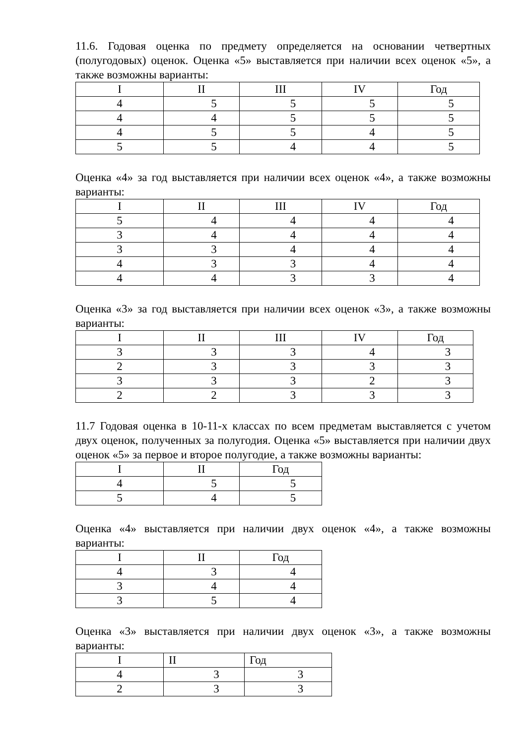11.6. Годовая оценка по предмету определяется на основании четвертных (полугодовых) оценок. Оценка «5» выставляется при наличии всех оценок «5», а также возможны варианты:
| I | II | III | IV | Год |
| 4 | 5 | 5 | 5 | 5 |
| 4 | 4 | 5 | 5 | 5 |
| 4 | 5 | 5 | 4 | 5 |
| 5 | 5 | 4 | 4 | 5 |
Оценка «4» за год выставляется при наличии всех оценок «4», а также возможны варианты:
| I | II | III | IV | Год |
| 5 | 4 | 4 | 4 | 4 |
| 3 | 4 | 4 | 4 | 4 |
| 3 | 3 | 4 | 4 | 4 |
| 4 | 3 | 3 | 4 | 4 |
| 4 | 4 | 3 | 3 | 4 |
Оценка «3» за год выставляется при наличии всех оценок «3», а также возможны варианты:
| I | II | III | IV | Год |
| 3 | 3 | 3 | 4 | 3 |
| 2 | 3 | 3 | 3 | 3 |
| 3 | 3 | 3 | 2 | 3 |
| 2 | 2 | 3 | 3 | 3 |
11.7 Годовая оценка в 10-11-х классах по всем предметам выставляется с учетом двух оценок, полученных за полугодия. Оценка «5» выставляется при наличии двух оценок «5» за первое и второе полугодие, а также возможны варианты:
| I | II | Год |
| 4 | 5 | 5 |
| 5 | 4 | 5 |
Оценка «4» выставляется при наличии двух оценок «4», а также возможны варианты:
| I | II | Год |
| 4 | 3 | 4 |
| 3 | 4 | 4 |
| 3 | 5 | 4 |
Оценка «3» выставляется при наличии двух оценок «3», а также возможны варианты:
| I | II | Год |
| 4 | 3 | 3 |
| 2 | 3 | 3 |